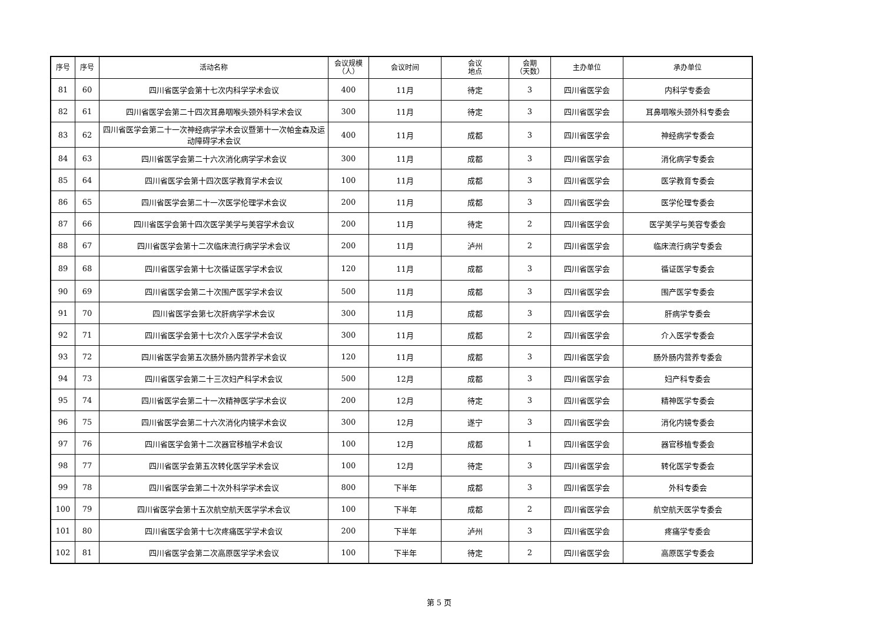| 序号 | 序号 | 活动名称 | 会议规模 （人） | 会议时间 | 会议 地点 | 会期 （天数） | 主办单位 | 承办单位 |
| --- | --- | --- | --- | --- | --- | --- | --- | --- |
| 81 | 60 | 四川省医学会第十七次内科学学术会议 | 400 | 11月 | 待定 | 3 | 四川省医学会 | 内科学专委会 |
| 82 | 61 | 四川省医学会第二十四次耳鼻咽喉头颈外科学术会议 | 300 | 11月 | 待定 | 3 | 四川省医学会 | 耳鼻咽喉头颈外科专委会 |
| 83 | 62 | 四川省医学会第二十一次神经病学学术会议暨第十一次帕金森及运动障碍学术会议 | 400 | 11月 | 成都 | 3 | 四川省医学会 | 神经病学专委会 |
| 84 | 63 | 四川省医学会第二十六次消化病学学术会议 | 300 | 11月 | 成都 | 3 | 四川省医学会 | 消化病学专委会 |
| 85 | 64 | 四川省医学会第十四次医学教育学术会议 | 100 | 11月 | 成都 | 3 | 四川省医学会 | 医学教育专委会 |
| 86 | 65 | 四川省医学会第二十一次医学伦理学术会议 | 200 | 11月 | 成都 | 3 | 四川省医学会 | 医学伦理专委会 |
| 87 | 66 | 四川省医学会第十四次医学美学与美容学术会议 | 200 | 11月 | 待定 | 2 | 四川省医学会 | 医学美学与美容专委会 |
| 88 | 67 | 四川省医学会第十二次临床流行病学学术会议 | 200 | 11月 | 泸州 | 2 | 四川省医学会 | 临床流行病学专委会 |
| 89 | 68 | 四川省医学会第十七次循证医学学术会议 | 120 | 11月 | 成都 | 3 | 四川省医学会 | 循证医学专委会 |
| 90 | 69 | 四川省医学会第二十次围产医学学术会议 | 500 | 11月 | 成都 | 3 | 四川省医学会 | 围产医学专委会 |
| 91 | 70 | 四川省医学会第七次肝病学学术会议 | 300 | 11月 | 成都 | 3 | 四川省医学会 | 肝病学专委会 |
| 92 | 71 | 四川省医学会第十七次介入医学学术会议 | 300 | 11月 | 成都 | 2 | 四川省医学会 | 介入医学专委会 |
| 93 | 72 | 四川省医学会第五次肠外肠内营养学术会议 | 120 | 11月 | 成都 | 3 | 四川省医学会 | 肠外肠内营养专委会 |
| 94 | 73 | 四川省医学会第二十三次妇产科学术会议 | 500 | 12月 | 成都 | 3 | 四川省医学会 | 妇产科专委会 |
| 95 | 74 | 四川省医学会第二十一次精神医学学术会议 | 200 | 12月 | 待定 | 3 | 四川省医学会 | 精神医学专委会 |
| 96 | 75 | 四川省医学会第二十六次消化内镜学术会议 | 300 | 12月 | 遂宁 | 3 | 四川省医学会 | 消化内镜专委会 |
| 97 | 76 | 四川省医学会第十二次器官移植学术会议 | 100 | 12月 | 成都 | 1 | 四川省医学会 | 器官移植专委会 |
| 98 | 77 | 四川省医学会第五次转化医学学术会议 | 100 | 12月 | 待定 | 3 | 四川省医学会 | 转化医学专委会 |
| 99 | 78 | 四川省医学会第二十次外科学学术会议 | 800 | 下半年 | 成都 | 3 | 四川省医学会 | 外科专委会 |
| 100 | 79 | 四川省医学会第十五次航空航天医学学术会议 | 100 | 下半年 | 成都 | 2 | 四川省医学会 | 航空航天医学专委会 |
| 101 | 80 | 四川省医学会第十七次疼痛医学学术会议 | 200 | 下半年 | 泸州 | 3 | 四川省医学会 | 疼痛学专委会 |
| 102 | 81 | 四川省医学会第二次高原医学学术会议 | 100 | 下半年 | 待定 | 2 | 四川省医学会 | 高原医学专委会 |
第 5 页